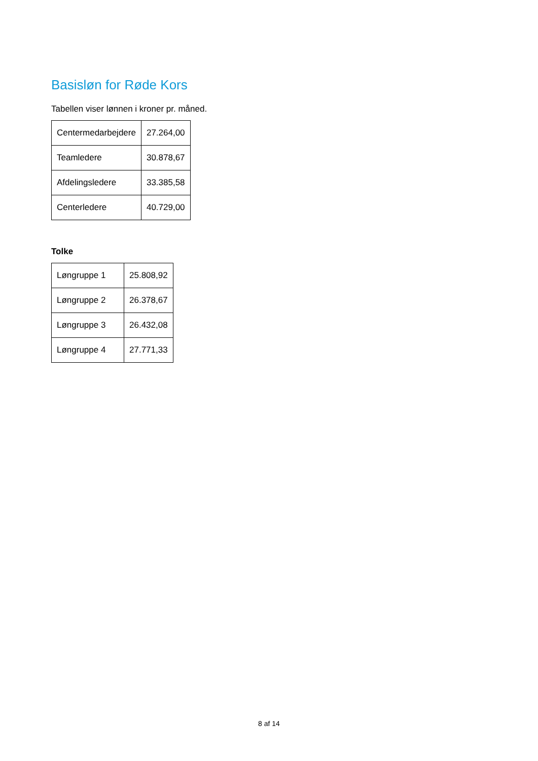Basisløn for Røde Kors
Tabellen viser lønnen i kroner pr. måned.
| Centermedarbejdere | 27.264,00 |
| Teamledere | 30.878,67 |
| Afdelingsledere | 33.385,58 |
| Centerledere | 40.729,00 |
Tolke
| Løngruppe 1 | 25.808,92 |
| Løngruppe 2 | 26.378,67 |
| Løngruppe 3 | 26.432,08 |
| Løngruppe 4 | 27.771,33 |
8 af 14